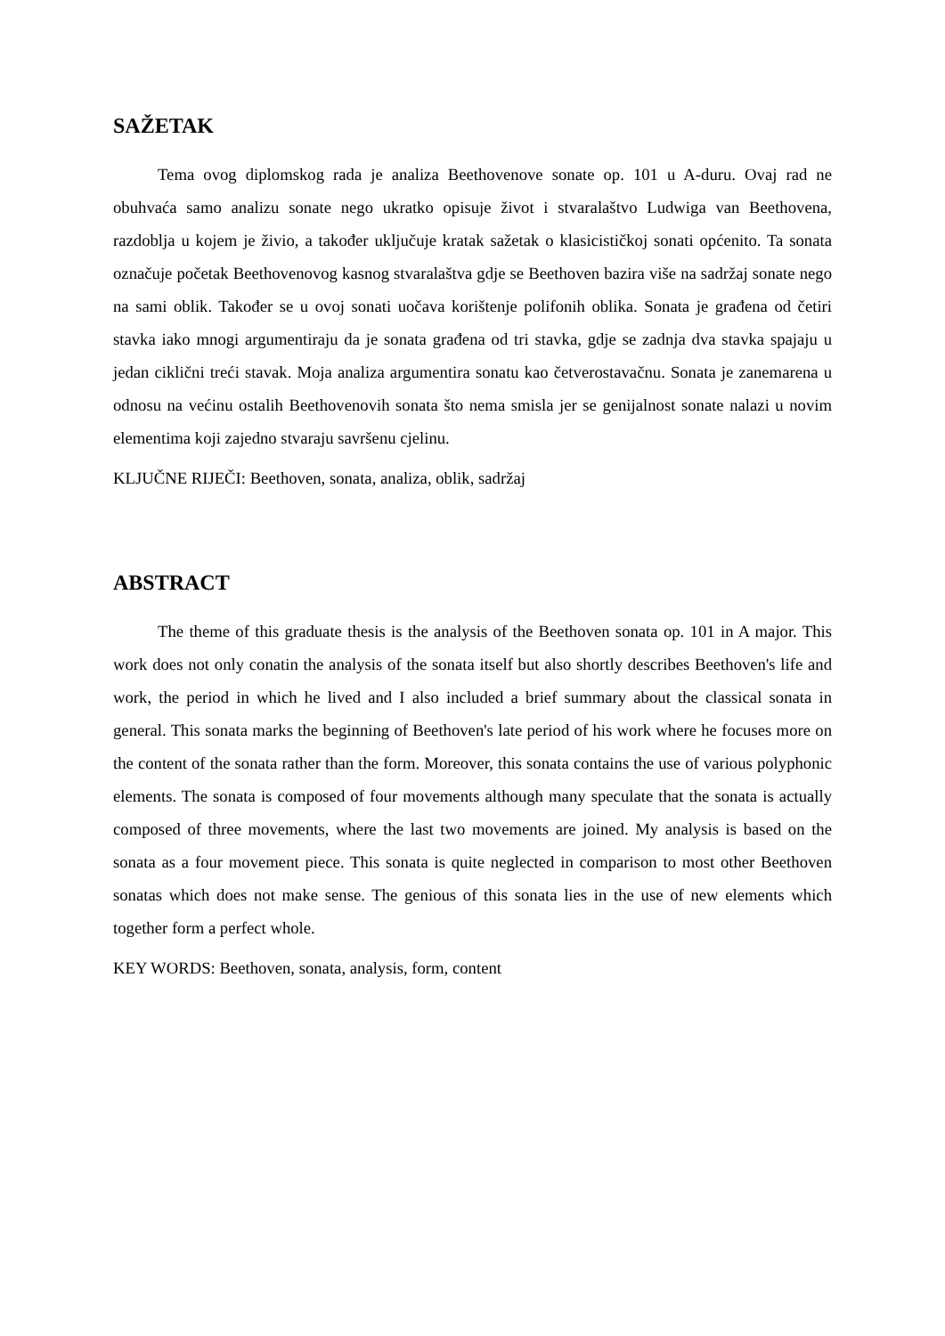SAŽETAK
Tema ovog diplomskog rada je analiza Beethovenove sonate op. 101 u A-duru. Ovaj rad ne obuhvaća samo analizu sonate nego ukratko opisuje život i stvaralaštvo Ludwiga van Beethovena, razdoblja u kojem je živio, a također uključuje kratak sažetak o klasicističkoj sonati općenito. Ta sonata označuje početak Beethovenovog kasnog stvaralaštva gdje se Beethoven bazira više na sadržaj sonate nego na sami oblik. Također se u ovoj sonati uočava korištenje polifonih oblika. Sonata je građena od četiri stavka iako mnogi argumentiraju da je sonata građena od tri stavka, gdje se zadnja dva stavka spajaju u jedan ciklični treći stavak. Moja analiza argumentira sonatu kao četverostavačnu. Sonata je zanemarena u odnosu na većinu ostalih Beethovenovih sonata što nema smisla jer se genijalnost sonate nalazi u novim elementima koji zajedno stvaraju savršenu cjelinu.
KLJUČNE RIJEČI: Beethoven, sonata, analiza, oblik, sadržaj
ABSTRACT
The theme of this graduate thesis is the analysis of the Beethoven sonata op. 101 in A major. This work does not only conatin the analysis of the sonata itself but also shortly describes Beethoven's life and work, the period in which he lived and I also included a brief summary about the classical sonata in general. This sonata marks the beginning of Beethoven's late period of his work where he focuses more on the content of the sonata rather than the form. Moreover, this sonata contains the use of various polyphonic elements. The sonata is composed of four movements although many speculate that the sonata is actually composed of three movements, where the last two movements are joined. My analysis is based on the sonata as a four movement piece. This sonata is quite neglected in comparison to most other Beethoven sonatas which does not make sense. The genious of this sonata lies in the use of new elements which together form a perfect whole.
KEY WORDS: Beethoven, sonata, analysis, form, content